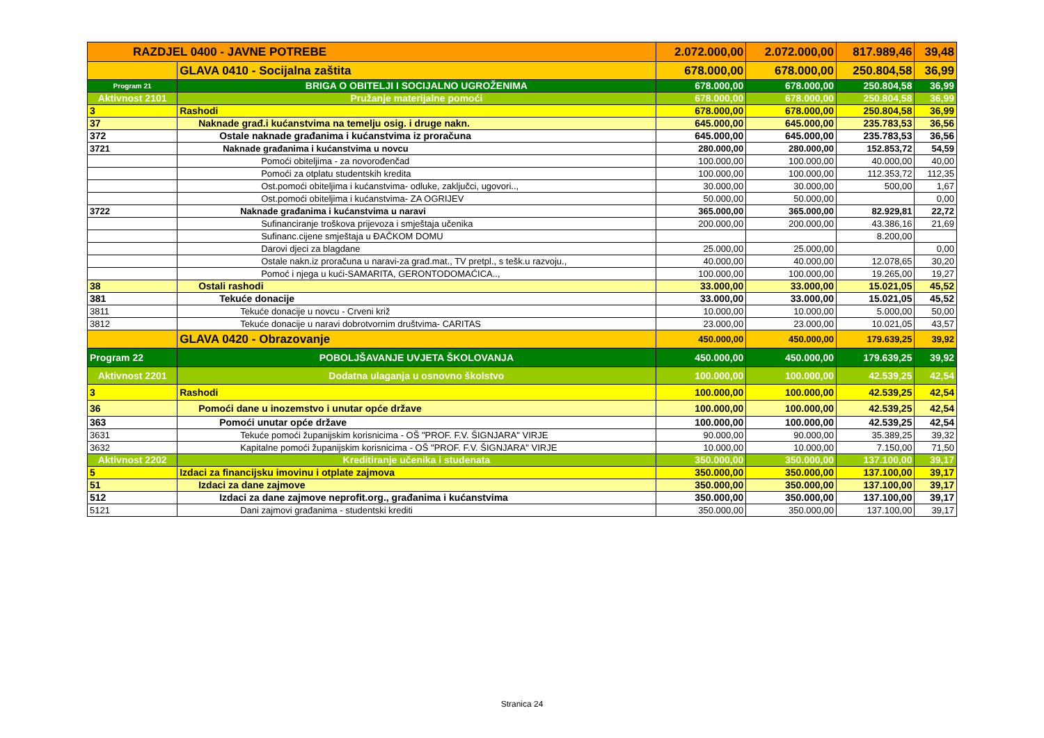| RAZDJEL 0400 - JAVNE POTREBE | | 2.072.000,00 | 2.072.000,00 | 817.989,46 | 39,48 |
| | GLAVA 0410 - Socijalna zaštita | 678.000,00 | 678.000,00 | 250.804,58 | 36,99 |
| Program 21 | BRIGA O OBITELJI I SOCIJALNO UGROŽENIMA | 678.000,00 | 678.000,00 | 250.804,58 | 36,99 |
| Aktivnost 2101 | Pružanje materijalne pomoći | 678.000,00 | 678.000,00 | 250.804,58 | 36,99 |
| 3 | Rashodi | 678.000,00 | 678.000,00 | 250.804,58 | 36,99 |
| 37 | Naknade građ.i kućanstvima na temelju osig. i druge nakn. | 645.000,00 | 645.000,00 | 235.783,53 | 36,56 |
| 372 | Ostale naknade građanima i kućanstvima iz proračuna | 645.000,00 | 645.000,00 | 235.783,53 | 36,56 |
| 3721 | Naknade građanima i kućanstvima u novcu | 280.000,00 | 280.000,00 | 152.853,72 | 54,59 |
| | Pomoći obiteljima - za novorođenčad | 100.000,00 | 100.000,00 | 40.000,00 | 40,00 |
| | Pomoći za otplatu studentskih kredita | 100.000,00 | 100.000,00 | 112.353,72 | 112,35 |
| | Ost.pomoći obiteljima i kućanstvima- odluke, zaključci, ugovori.., | 30.000,00 | 30.000,00 | 500,00 | 1,67 |
| | Ost.pomoći obiteljima i kućanstvima- ZA OGRIJEV | 50.000,00 | 50.000,00 | | 0,00 |
| 3722 | Naknade građanima i kućanstvima u naravi | 365.000,00 | 365.000,00 | 82.929,81 | 22,72 |
| | Sufinanciranje troškova prijevoza i smještaja učenika | 200.000,00 | 200.000,00 | 43.386,16 | 21,69 |
| | Sufinanc.cijene smještaja u ĐAČKOM DOMU | | | 8.200,00 | |
| | Darovi djeci za blagdane | 25.000,00 | 25.000,00 | | 0,00 |
| | Ostale nakn.iz proračuna u naravi-za građ.mat., TV pretpl., s tešk.u razvoju., | 40.000,00 | 40.000,00 | 12.078,65 | 30,20 |
| | Pomoć i njega u kući-SAMARITA, GERONTODOMAĆICA.., | 100.000,00 | 100.000,00 | 19.265,00 | 19,27 |
| 38 | Ostali rashodi | 33.000,00 | 33.000,00 | 15.021,05 | 45,52 |
| 381 | Tekuće donacije | 33.000,00 | 33.000,00 | 15.021,05 | 45,52 |
| 3811 | Tekuće donacije u novcu - Crveni križ | 10.000,00 | 10.000,00 | 5.000,00 | 50,00 |
| 3812 | Tekuće donacije u naravi dobrotvornim društvima- CARITAS | 23.000,00 | 23.000,00 | 10.021,05 | 43,57 |
| | GLAVA 0420 - Obrazovanje | 450.000,00 | 450.000,00 | 179.639,25 | 39,92 |
| Program 22 | POBOLJŠAVANJE UVJETA ŠKOLOVANJA | 450.000,00 | 450.000,00 | 179.639,25 | 39,92 |
| Aktivnost 2201 | Dodatna ulaganja u osnovno školstvo | 100.000,00 | 100.000,00 | 42.539,25 | 42,54 |
| 3 | Rashodi | 100.000,00 | 100.000,00 | 42.539,25 | 42,54 |
| 36 | Pomoći dane u inozemstvo i unutar opće države | 100.000,00 | 100.000,00 | 42.539,25 | 42,54 |
| 363 | Pomoći unutar opće države | 100.000,00 | 100.000,00 | 42.539,25 | 42,54 |
| 3631 | Tekuće pomoći županijskim korisnicima - OŠ "PROF. F.V. ŠIGNJARA" VIRJE | 90.000,00 | 90.000,00 | 35.389,25 | 39,32 |
| 3632 | Kapitalne pomoći županijskim korisnicima - OŠ "PROF. F.V. ŠIGNJARA" VIRJE | 10.000,00 | 10.000,00 | 7.150,00 | 71,50 |
| Aktivnost 2202 | Kreditiranje učenika i studenata | 350.000,00 | 350.000,00 | 137.100,00 | 39,17 |
| 5 | Izdaci za financijsku imovinu i otplate zajmova | 350.000,00 | 350.000,00 | 137.100,00 | 39,17 |
| 51 | Izdaci za dane zajmove | 350.000,00 | 350.000,00 | 137.100,00 | 39,17 |
| 512 | Izdaci za dane zajmove neprofit.org., građanima i kućanstvima | 350.000,00 | 350.000,00 | 137.100,00 | 39,17 |
| 5121 | Dani zajmovi građanima - studentski krediti | 350.000,00 | 350.000,00 | 137.100,00 | 39,17 |
Stranica 24